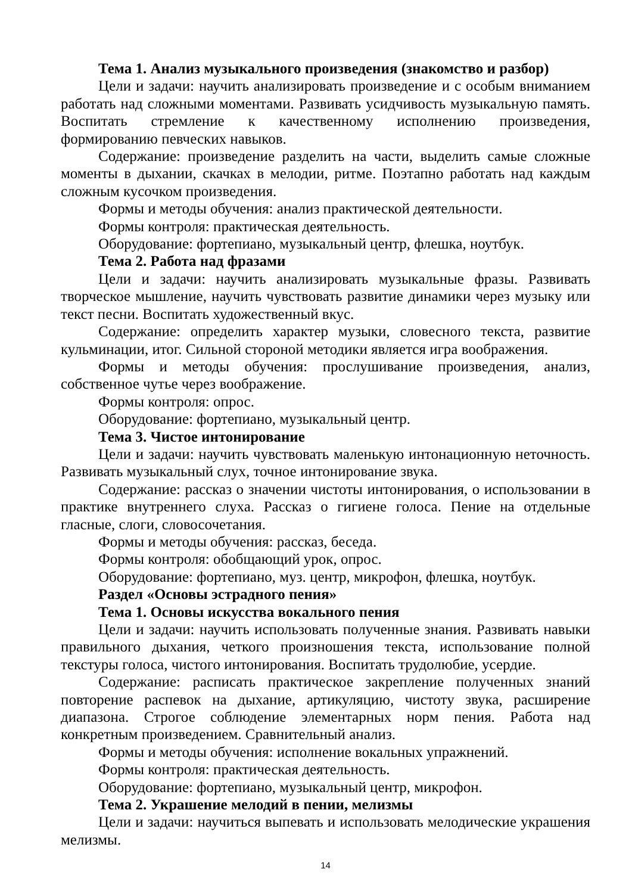Тема 1. Анализ музыкального произведения (знакомство и разбор)
Цели и задачи: научить анализировать произведение и с особым вниманием работать над сложными моментами. Развивать усидчивость музыкальную память. Воспитать стремление к качественному исполнению произведения, формированию певческих навыков.
Содержание: произведение разделить на части, выделить самые сложные моменты в дыхании, скачках в мелодии, ритме. Поэтапно работать над каждым сложным кусочком произведения.
Формы и методы обучения: анализ практической деятельности.
Формы контроля: практическая деятельность.
Оборудование: фортепиано, музыкальный центр, флешка, ноутбук.
Тема 2. Работа над фразами
Цели и задачи: научить анализировать музыкальные фразы. Развивать творческое мышление, научить чувствовать развитие динамики через музыку или текст песни. Воспитать художественный вкус.
Содержание: определить характер музыки, словесного текста, развитие кульминации, итог. Сильной стороной методики является игра воображения.
Формы и методы обучения: прослушивание произведения, анализ, собственное чутье через воображение.
Формы контроля: опрос.
Оборудование: фортепиано, музыкальный центр.
Тема 3. Чистое интонирование
Цели и задачи: научить чувствовать маленькую интонационную неточность. Развивать музыкальный слух, точное интонирование звука.
Содержание: рассказ о значении чистоты интонирования, о использовании в практике внутреннего слуха. Рассказ о гигиене голоса. Пение на отдельные гласные, слоги, словосочетания.
Формы и методы обучения: рассказ, беседа.
Формы контроля: обобщающий урок, опрос.
Оборудование: фортепиано, муз. центр, микрофон, флешка, ноутбук.
Раздел «Основы эстрадного пения»
Тема 1. Основы искусства вокального пения
Цели и задачи: научить использовать полученные знания. Развивать навыки правильного дыхания, четкого произношения текста, использование полной текстуры голоса, чистого интонирования. Воспитать трудолюбие, усердие.
Содержание: расписать практическое закрепление полученных знаний повторение распевок на дыхание, артикуляцию, чистоту звука, расширение диапазона. Строгое соблюдение элементарных норм пения. Работа над конкретным произведением. Сравнительный анализ.
Формы и методы обучения: исполнение вокальных упражнений.
Формы контроля: практическая деятельность.
Оборудование: фортепиано, музыкальный центр, микрофон.
Тема 2. Украшение мелодий в пении, мелизмы
Цели и задачи: научиться выпевать и использовать мелодические украшения мелизмы.
14